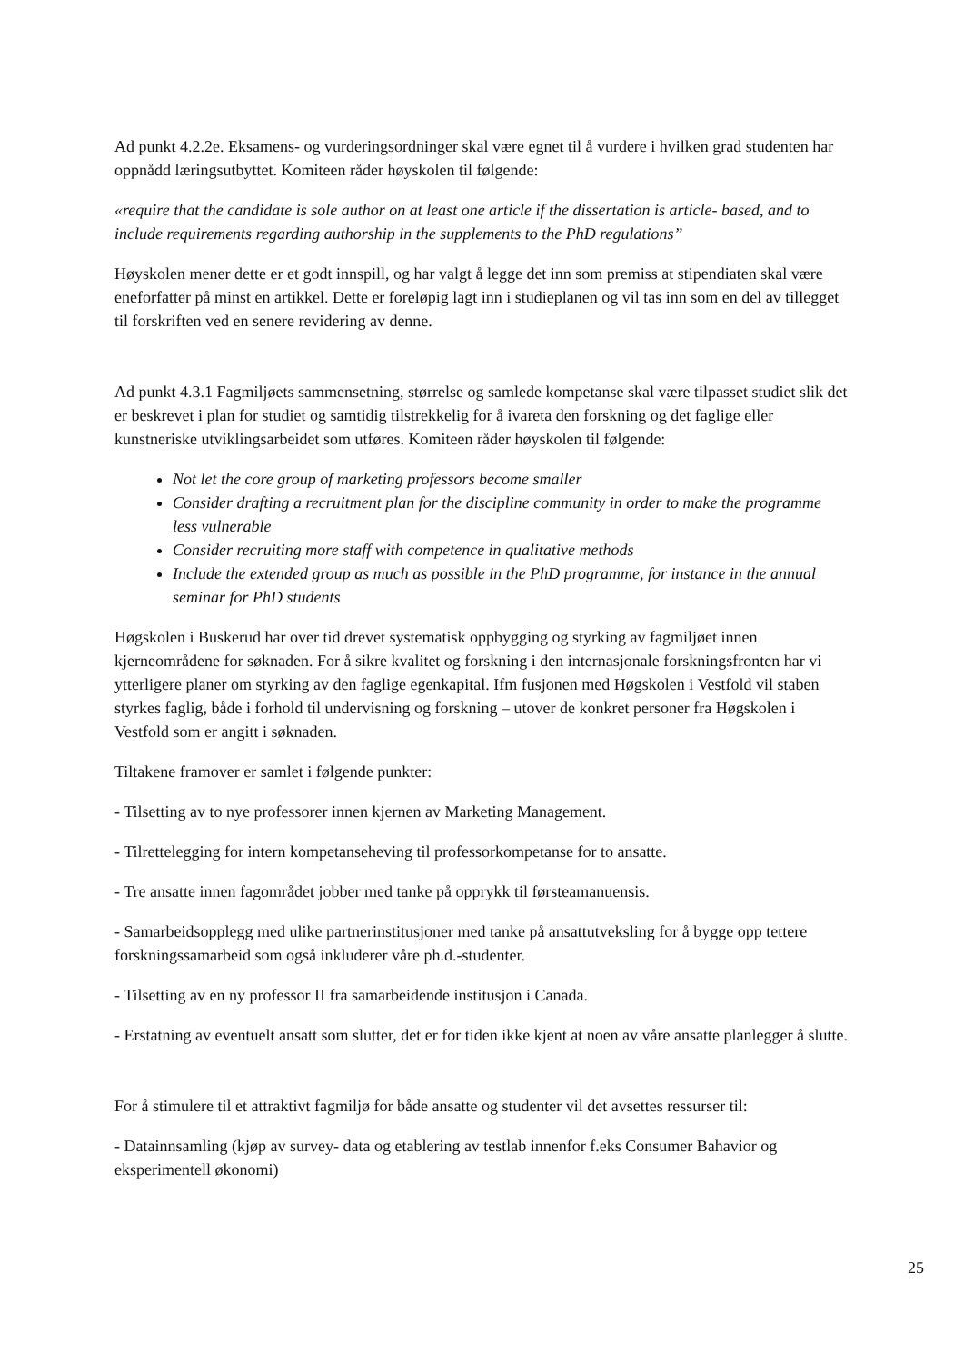Ad punkt 4.2.2e. Eksamens- og vurderingsordninger skal være egnet til å vurdere i hvilken grad studenten har oppnådd læringsutbyttet. Komiteen råder høyskolen til følgende:
«require that the candidate is sole author on at least one article if the dissertation is article- based, and to include requirements regarding authorship in the supplements to the PhD regulations”
Høyskolen mener dette er et godt innspill, og har valgt å legge det inn som premiss at stipendiaten skal være eneforfatter på minst en artikkel. Dette er foreløpig lagt inn i studieplanen og vil tas inn som en del av tillegget til forskriften ved en senere revidering av denne.
Ad punkt 4.3.1 Fagmiljøets sammensetning, størrelse og samlede kompetanse skal være tilpasset studiet slik det er beskrevet i plan for studiet og samtidig tilstrekkelig for å ivareta den forskning og det faglige eller kunstneriske utviklingsarbeidet som utføres. Komiteen råder høyskolen til følgende:
Not let the core group of marketing professors become smaller
Consider drafting a recruitment plan for the discipline community in order to make the programme less vulnerable
Consider recruiting more staff with competence in qualitative methods
Include the extended group as much as possible in the PhD programme, for instance in the annual seminar for PhD students
Høgskolen i Buskerud har over tid drevet systematisk oppbygging og styrking av fagmiljøet innen kjerneområdene for søknaden. For å sikre kvalitet og forskning i den internasjonale forskningsfronten har vi ytterligere planer om styrking av den faglige egenkapital. Ifm fusjonen med Høgskolen i Vestfold vil staben styrkes faglig, både i forhold til undervisning og forskning – utover de konkret personer fra Høgskolen i Vestfold som er angitt i søknaden.
Tiltakene framover er samlet i følgende punkter:
- Tilsetting av to nye professorer innen kjernen av Marketing Management.
- Tilrettelegging for intern kompetanseheving til professorkompetanse for to ansatte.
- Tre ansatte innen fagområdet jobber med tanke på opprykk til førsteamanuensis.
- Samarbeidsopplegg med ulike partnerinstitusjoner med tanke på ansattutveksling for å bygge opp tettere forskningssamarbeid som også inkluderer våre ph.d.-studenter.
- Tilsetting av en ny professor II fra samarbeidende institusjon i Canada.
- Erstatning av eventuelt ansatt som slutter, det er for tiden ikke kjent at noen av våre ansatte planlegger å slutte.
For å stimulere til et attraktivt fagmiljø for både ansatte og studenter vil det avsettes ressurser til:
- Datainnsamling (kjøp av survey- data og etablering av testlab innenfor f.eks Consumer Bahavior og eksperimentell økonomi)
25